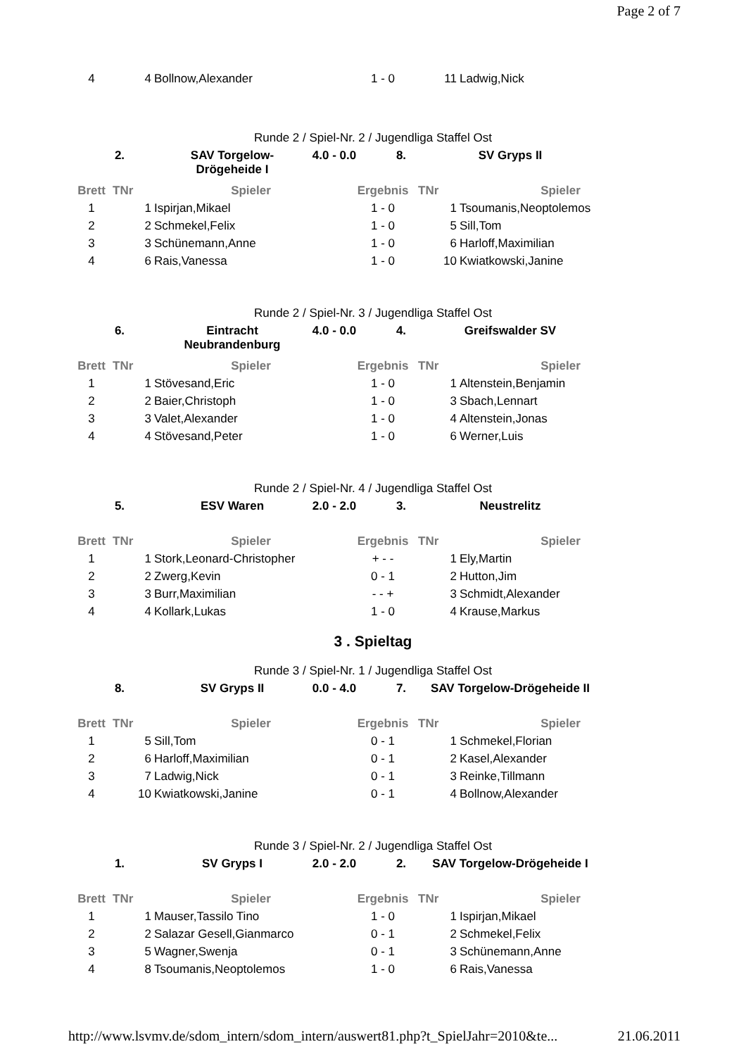Page 2 of 7
| 4 | 4 | Bollnow,Alexander | 1 - 0 | 11 | Ladwig,Nick |
Runde 2 / Spiel-Nr. 2 / Jugendliga Staffel Ost
2. SAV Torgelow-Drögeheide I 4.0 - 0.0 8. SV Gryps II
| Brett | TNr | Spieler | Ergebnis | TNr | Spieler |
| --- | --- | --- | --- | --- | --- |
| 1 | 1 | Ispirjan,Mikael | 1 - 0 | 1 | Tsoumanis,Neoptolemos |
| 2 | 2 | Schmekel,Felix | 1 - 0 | 5 | Sill,Tom |
| 3 | 3 | Schünemann,Anne | 1 - 0 | 6 | Harloff,Maximilian |
| 4 | 6 | Rais,Vanessa | 1 - 0 | 10 | Kwiatkowski,Janine |
Runde 2 / Spiel-Nr. 3 / Jugendliga Staffel Ost
6. Eintracht Neubrandenburg 4.0 - 0.0 4. Greifswalder SV
| Brett | TNr | Spieler | Ergebnis | TNr | Spieler |
| --- | --- | --- | --- | --- | --- |
| 1 | 1 | Stövesand,Eric | 1 - 0 | 1 | Altenstein,Benjamin |
| 2 | 2 | Baier,Christoph | 1 - 0 | 3 | Sbach,Lennart |
| 3 | 3 | Valet,Alexander | 1 - 0 | 4 | Altenstein,Jonas |
| 4 | 4 | Stövesand,Peter | 1 - 0 | 6 | Werner,Luis |
Runde 2 / Spiel-Nr. 4 / Jugendliga Staffel Ost
5. ESV Waren 2.0 - 2.0 3. Neustrelitz
| Brett | TNr | Spieler | Ergebnis | TNr | Spieler |
| --- | --- | --- | --- | --- | --- |
| 1 | 1 | Stork,Leonard-Christopher | + - - | 1 | Ely,Martin |
| 2 | 2 | Zwerg,Kevin | 0 - 1 | 2 | Hutton,Jim |
| 3 | 3 | Burr,Maximilian | - - + | 3 | Schmidt,Alexander |
| 4 | 4 | Kollark,Lukas | 1 - 0 | 4 | Krause,Markus |
3 . Spieltag
Runde 3 / Spiel-Nr. 1 / Jugendliga Staffel Ost
8. SV Gryps II 0.0 - 4.0 7. SAV Torgelow-Drögeheide II
| Brett | TNr | Spieler | Ergebnis | TNr | Spieler |
| --- | --- | --- | --- | --- | --- |
| 1 | 5 | Sill,Tom | 0 - 1 | 1 | Schmekel,Florian |
| 2 | 6 | Harloff,Maximilian | 0 - 1 | 2 | Kasel,Alexander |
| 3 | 7 | Ladwig,Nick | 0 - 1 | 3 | Reinke,Tillmann |
| 4 | 10 | Kwiatkowski,Janine | 0 - 1 | 4 | Bollnow,Alexander |
Runde 3 / Spiel-Nr. 2 / Jugendliga Staffel Ost
1. SV Gryps I 2.0 - 2.0 2. SAV Torgelow-Drögeheide I
| Brett | TNr | Spieler | Ergebnis | TNr | Spieler |
| --- | --- | --- | --- | --- | --- |
| 1 | 1 | Mauser,Tassilo Tino | 1 - 0 | 1 | Ispirjan,Mikael |
| 2 | 2 | Salazar Gesell,Gianmarco | 0 - 1 | 2 | Schmekel,Felix |
| 3 | 5 | Wagner,Swenja | 0 - 1 | 3 | Schünemann,Anne |
| 4 | 8 | Tsoumanis,Neoptolemos | 1 - 0 | 6 | Rais,Vanessa |
http://www.lsvmv.de/sdom_intern/sdom_intern/auswert81.php?t_SpielJahr=2010&te... 21.06.2011